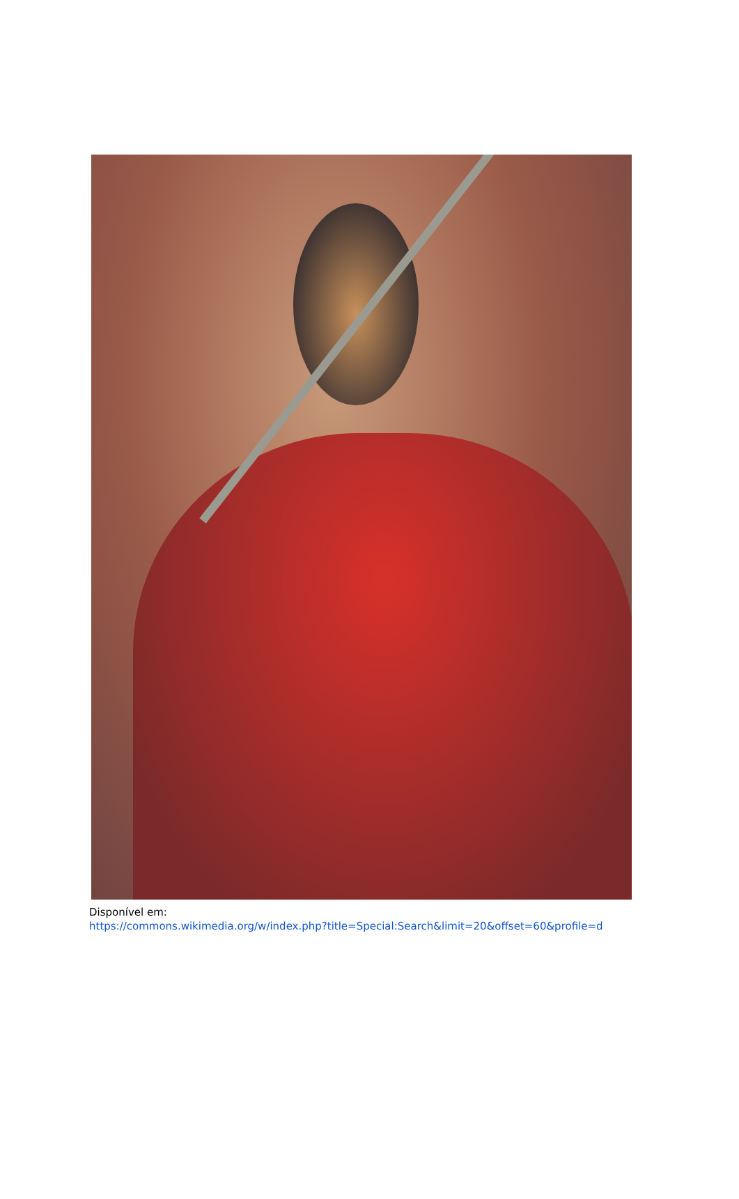Disponível em:
https://commons.wikimedia.org/w/index.php?title=Special:Search&limit=20&offset=60&profile=d